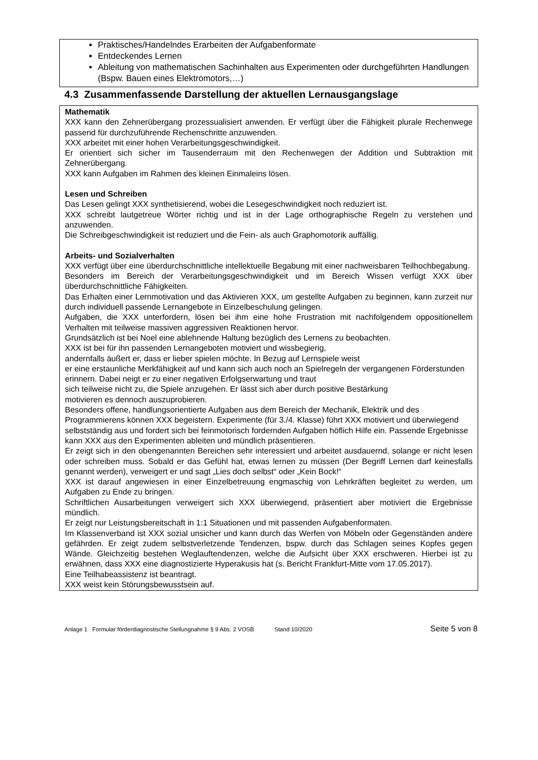Praktisches/Handelndes Erarbeiten der Aufgabenformate
Entdeckendes Lernen
Ableitung von mathematischen Sachinhalten aus Experimenten oder durchgeführten Handlungen (Bspw. Bauen eines Elektromotors,…)
4.3 Zusammenfassende Darstellung der aktuellen Lernausgangslage
Mathematik
XXX kann den Zehnerübergang prozessualisiert anwenden. Er verfügt über die Fähigkeit plurale Rechenwege passend für durchzuführende Rechenschritte anzuwenden.
XXX arbeitet mit einer hohen Verarbeitungsgeschwindigkeit.
Er orientiert sich sicher im Tausenderraum mit den Rechenwegen der Addition und Subtraktion mit Zehnerübergang.
XXX kann Aufgaben im Rahmen des kleinen Einmaleins lösen.
Lesen und Schreiben
Das Lesen gelingt XXX synthetisierend, wobei die Lesegeschwindigkeit noch reduziert ist.
XXX schreibt lautgetreue Wörter richtig und ist in der Lage orthographische Regeln zu verstehen und anzuwenden.
Die Schreibgeschwindigkeit ist reduziert und die Fein- als auch Graphomotorik auffällig.
Arbeits- und Sozialverhalten
XXX verfügt über eine überdurchschnittliche intellektuelle Begabung mit einer nachweisbaren Teilhochbegabung.
Besonders im Bereich der Verarbeitungsgeschwindigkeit und im Bereich Wissen verfügt XXX über überdurchschnittliche Fähigkeiten.
Das Erhalten einer Lernmotivation und das Aktivieren XXX, um gestellte Aufgaben zu beginnen, kann zurzeit nur durch individuell passende Lernangebote in Einzelbeschulung gelingen.
Aufgaben, die XXX unterfordern, lösen bei ihm eine hohe Frustration mit nachfolgendem oppositionellem Verhalten mit teilweise massiven aggressiven Reaktionen hervor.
Grundsätzlich ist bei Noel eine ablehnende Haltung bezüglich des Lernens zu beobachten.
XXX ist bei für ihn passenden Lernangeboten motiviert und wissbegierig,
andernfalls äußert er, dass er lieber spielen möchte. In Bezug auf Lernspiele weist
er eine erstaunliche Merkfähigkeit auf und kann sich auch noch an Spielregeln der vergangenen Förderstunden erinnern. Dabei neigt er zu einer negativen Erfolgserwartung und traut
sich teilweise nicht zu, die Spiele anzugehen. Er lässt sich aber durch positive Bestärkung
motivieren es dennoch auszuprobieren.
Besonders offene, handlungsorientierte Aufgaben aus dem Bereich der Mechanik, Elektrik und des Programmierens können XXX begeistern. Experimente (für 3./4. Klasse) führt XXX motiviert und überwiegend selbstständig aus und fordert sich bei feinmotorisch fordernden Aufgaben höflich Hilfe ein. Passende Ergebnisse kann XXX aus den Experimenten ableiten und mündlich präsentieren.
Er zeigt sich in den obengenannten Bereichen sehr interessiert und arbeitet ausdauernd, solange er nicht lesen oder schreiben muss. Sobald er das Gefühl hat, etwas lernen zu müssen (Der Begriff Lernen darf keinesfalls genannt werden), verweigert er und sagt „Lies doch selbst“ oder „Kein Bock!“
XXX ist darauf angewiesen in einer Einzelbetreuung engmaschig von Lehrkräften begleitet zu werden, um Aufgaben zu Ende zu bringen.
Schriftlichen Ausarbeitungen verweigert sich XXX überwiegend, präsentiert aber motiviert die Ergebnisse mündlich.
Er zeigt nur Leistungsbereitschaft in 1:1 Situationen und mit passenden Aufgabenformaten.
Im Klassenverband ist XXX sozial unsicher und kann durch das Werfen von Möbeln oder Gegenständen andere gefährden. Er zeigt zudem selbstverletzende Tendenzen, bspw. durch das Schlagen seines Kopfes gegen Wände. Gleichzeitig bestehen Weglauftendenzen, welche die Aufsicht über XXX erschweren. Hierbei ist zu erwähnen, dass XXX eine diagnostizierte Hyperakusis hat (s. Bericht Frankfurt-Mitte vom 17.05.2017).
Eine Teilhabeassistenz ist beantragt.
XXX weist kein Störungsbewusstsein auf.
Anlage 1 Formular förderdiagnostische Stellungnahme § 9 Abs. 2 VOSB Stand 10/2020 Seite 5 von 8